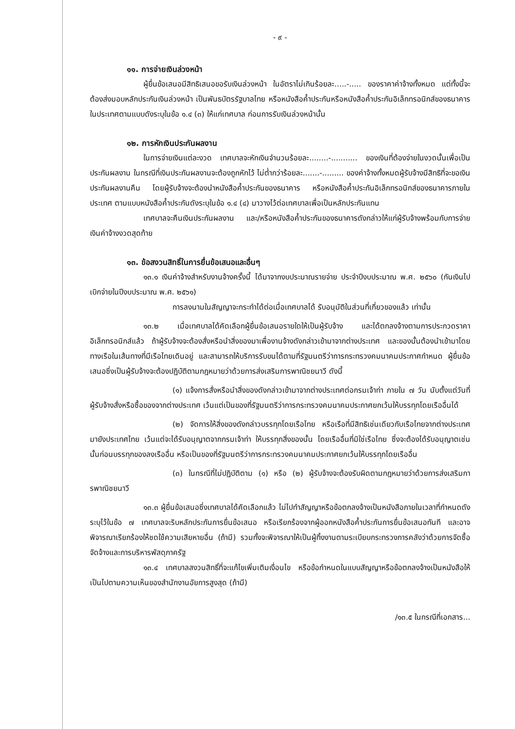- ๙ -
๑๑. การจ่ายเงินล่วงหน้า
ผู้ยื่นข้อเสนอมีสิทธิเสนอขอรับเงินล่วงหน้า ในอัตราไม่เกินร้อยละ.....-..... ของราคาค่าจ้างทั้งหมด แต่ทั้งนี้จะต้องส่งมอบหลักประกันเงินล่วงหน้า เป็นพันธบัตรรัฐบาลไทย หรือหนังสือค้ำประกันหรือหนังสือค้ำประกันอิเล็กทรอนิกส์ของธนาคารในประเทศตามแบบดังระบุในข้อ ๑.๔ (๓) ให้แก่เทศบาล ก่อนการรับเงินล่วงหน้านั้น
๑๒. การหักเงินประกันผลงาน
ในการจ่ายเงินแต่ละงวด เทศบาลจะหักเงินจำนวนร้อยละ........-........... ของเงินที่ต้องจ่ายในงวดนั้นเพื่อเป็นประกันผลงาน ในกรณีที่เงินประกันผลงานจะต้องถูกหักไว้ ไม่ต่ำกว่าร้อยละ.......-......... ของค่าจ้างทั้งหมดผู้รับจ้างมีสิทธิที่จะขอเงินประกันผลงานคืน โดยผู้รับจ้างจะต้องนำหนังสือค้ำประกันของธนาคาร หรือหนังสือค้ำประกันอิเล็กทรอนิกส์ของธนาคารภายในประเทศ ตามแบบหนังสือค้ำประกันดังระบุในข้อ ๑.๔ (๔) มาวางไว้ต่อเทศบาลเพื่อเป็นหลักประกันแทน
เทศบาลจะคืนเงินประกันผลงาน และ/หรือหนังสือค้ำประกันของธนาคารดังกล่าวให้แก่ผู้รับจ้างพร้อมกับการจ่ายเงินค่าจ้างงวดสุดท้าย
๑๓. ข้อสงวนสิทธิ์ในการยื่นข้อเสนอและอื่นๆ
๑๓.๑ เงินค่าจ้างสำหรับงานจ้างครั้งนี้ ได้มาจากงบประมาณรายจ่าย ประจำปีงบประมาณ พ.ศ. ๒๕๖๐ (กันเงินไปเบิกจ่ายในปีงบประมาณ พ.ศ. ๒๕๖๑)
การลงนามในสัญญาจะกระทำได้ต่อเมื่อเทศบาลได้ รับอนุมัติในส่วนที่เกี่ยวของแล้ว เท่านั้น
๑๓.๒ เมื่อเทศบาลได้คัดเลือกผู้ยื่นข้อเสนอรายใดให้เป็นผู้รับจ้าง และได้ตกลงจ้างตามการประกวดราคาอิเล็กทรอนิกส์แล้ว ถ้าผู้รับจ้างจะต้องสั่งหรือนำสิ่งของมาเพื่องานจ้างดังกล่าวเข้ามาจากต่างประเทศ และของนั้นต้องนำเข้ามาโดยทางเรือในเส้นทางที่มีเรือไทยเดินอยู่ และสามารถให้บริการรับขนได้ตามที่รัฐมนตรีว่าการกระทรวงคมนาคมประกาศกำหนด ผู้ยื่นข้อเสนอซึ่งเป็นผู้รับจ้างจะต้องปฏิบัติตามกฎหมายว่าด้วยการส่งเสริมการพาณิชยนาวี ดังนี้
(๑) แจ้งการสั่งหรือนำสิ่งของดังกล่าวเข้ามาจากต่างประเทศต่อกรมเจ้าท่า ภายใน ๗ วัน นับตั้งแต่วันที่ผู้รับจ้างสั่งหรือซื้อของจากต่างประเทศ เว้นแต่เป็นของที่รัฐมนตรีว่าการกระทรวงคมนาคมประกาศยกเว้นให้บรรทุกโดยเรืออื่นได้
(๒) จัดการให้สิ่งของดังกล่าวบรรทุกโดยเรือไทย หรือเรือที่มีสิทธิเช่นเดียวกับเรือไทยจากต่างประเทศมายังประเทศไทย เว้นแต่จะได้รับอนุญาตจากกรมเจ้าท่า ให้บรรทุกสิ่งของนั้น โดยเรืออื่นที่มิใช่เรือไทย ซึ่งจะต้องได้รับอนุญาตเช่นนั้นก่อนบรรทุกของลงเรืออื่น หรือเป็นของที่รัฐมนตรีว่าการกระทรวงคมนาคมประกาศยกเว้นให้บรรทุกโดยเรืออื่น
(๓) ในกรณีที่ไม่ปฏิบัติตาม (๑) หรือ (๒) ผู้รับจ้างจะต้องรับผิดตามกฎหมายว่าด้วยการส่งเสริมการพาณิชยนาวี
๑๓.๓ ผู้ยื่นข้อเสนอซึ่งเทศบาลได้คัดเลือกแล้ว ไม่ไปทำสัญญาหรือข้อตกลงจ้างเป็นหนังสือภายในเวลาที่กำหนดดังระบุไว้ในข้อ ๗ เทศบาลจะริบหลักประกันการยื่นข้อเสนอ หรือเรียกร้องจากผู้ออกหนังสือค้ำประกันการยื่นข้อเสนอทันที และอาจพิจารณาเรียกร้องให้ชดใช้ความเสียหายอื่น (ถ้ามี) รวมทั้งจะพิจารณาให้เป็นผู้ทิ้งงานตามระเบียบกระทรวงการคลังว่าด้วยการจัดซื้อจัดจ้างและการบริหารพัสดุภาครัฐ
๑๓.๔ เทศบาลสงวนสิทธิ์ที่จะแก้ไขเพิ่มเติมเงื่อนไข หรือข้อกำหนดในแบบสัญญาหรือข้อตกลงจ้างเป็นหนังสือให้เป็นไปตามความเห็นของสำนักงานอัยการสูงสุด (ถ้ามี)
/๑๓.๕ ในกรณีที่เอกสาร...